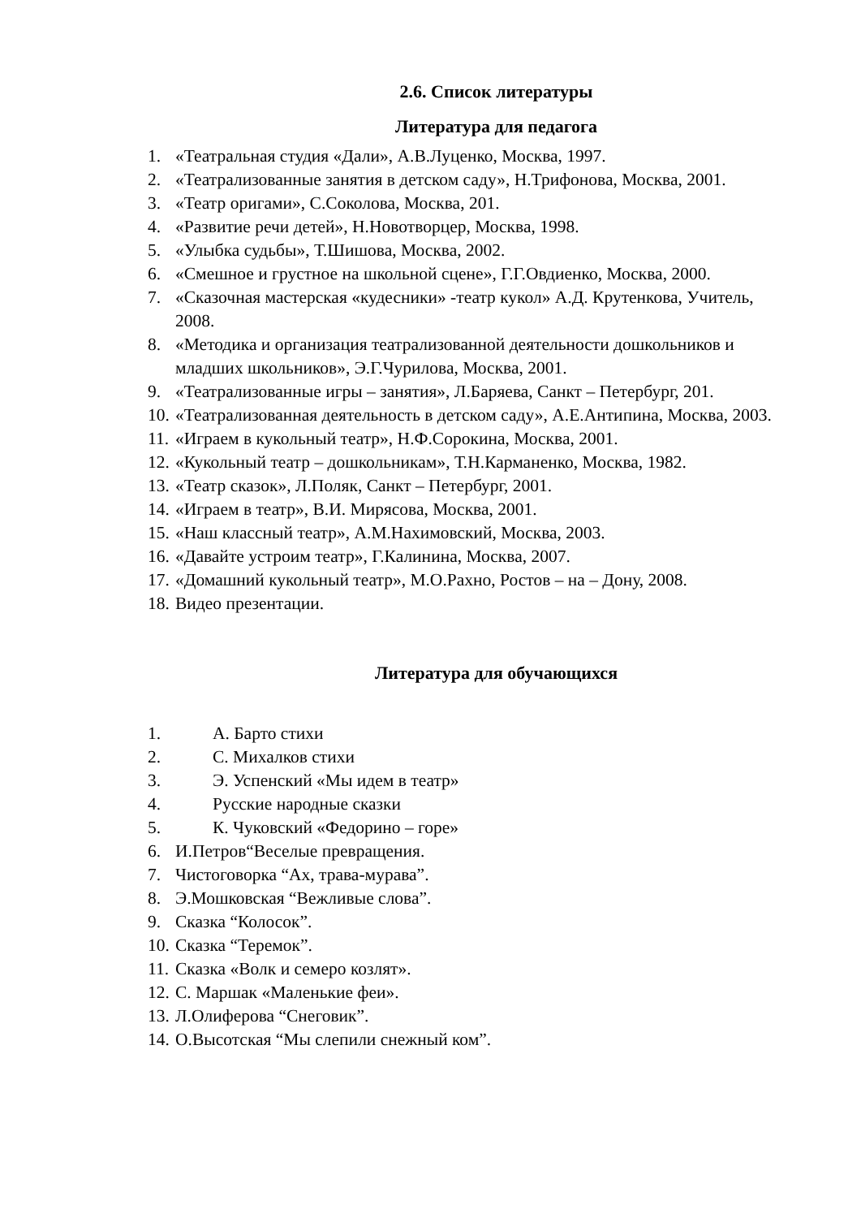2.6. Список литературы
Литература для педагога
1. «Театральная студия «Дали», А.В.Луценко, Москва, 1997.
2. «Театрализованные занятия в детском саду», Н.Трифонова, Москва, 2001.
3. «Театр оригами», С.Соколова, Москва, 201.
4. «Развитие речи детей», Н.Новотворцер, Москва, 1998.
5. «Улыбка судьбы», Т.Шишова, Москва, 2002.
6. «Смешное и грустное на школьной сцене», Г.Г.Овдиенко, Москва, 2000.
7. «Сказочная мастерская «кудесники» -театр кукол» А.Д. Крутенкова, Учитель, 2008.
8. «Методика и организация театрализованной деятельности дошкольников и младших школьников», Э.Г.Чурилова, Москва, 2001.
9. «Театрализованные игры – занятия», Л.Баряева, Санкт – Петербург, 201.
10. «Театрализованная деятельность в детском саду», А.Е.Антипина, Москва, 2003.
11. «Играем в кукольный театр», Н.Ф.Сорокина, Москва, 2001.
12. «Кукольный театр – дошкольникам», Т.Н.Карманенко, Москва, 1982.
13. «Театр сказок», Л.Поляк, Санкт – Петербург, 2001.
14. «Играем в театр», В.И. Мирясова, Москва, 2001.
15. «Наш классный театр», А.М.Нахимовский, Москва, 2003.
16. «Давайте устроим театр», Г.Калинина, Москва, 2007.
17. «Домашний кукольный театр», М.О.Рахно, Ростов – на – Дону, 2008.
18. Видео презентации.
Литература для обучающихся
1. А. Барто стихи
2. С. Михалков стихи
3. Э. Успенский «Мы идем в театр»
4. Русские народные сказки
5. К. Чуковский «Федорино – горе»
6. И.Петров“Веселые превращения.
7. Чистоговорка “Ах, трава-мурава”.
8. Э.Мошковская “Вежливые слова”.
9. Сказка “Колосок”.
10. Сказка “Теремок”.
11. Сказка «Волк и семеро козлят».
12. С. Маршак «Маленькие феи».
13. Л.Олиферова “Снеговик”.
14. О.Высотская “Мы слепили снежный ком”.